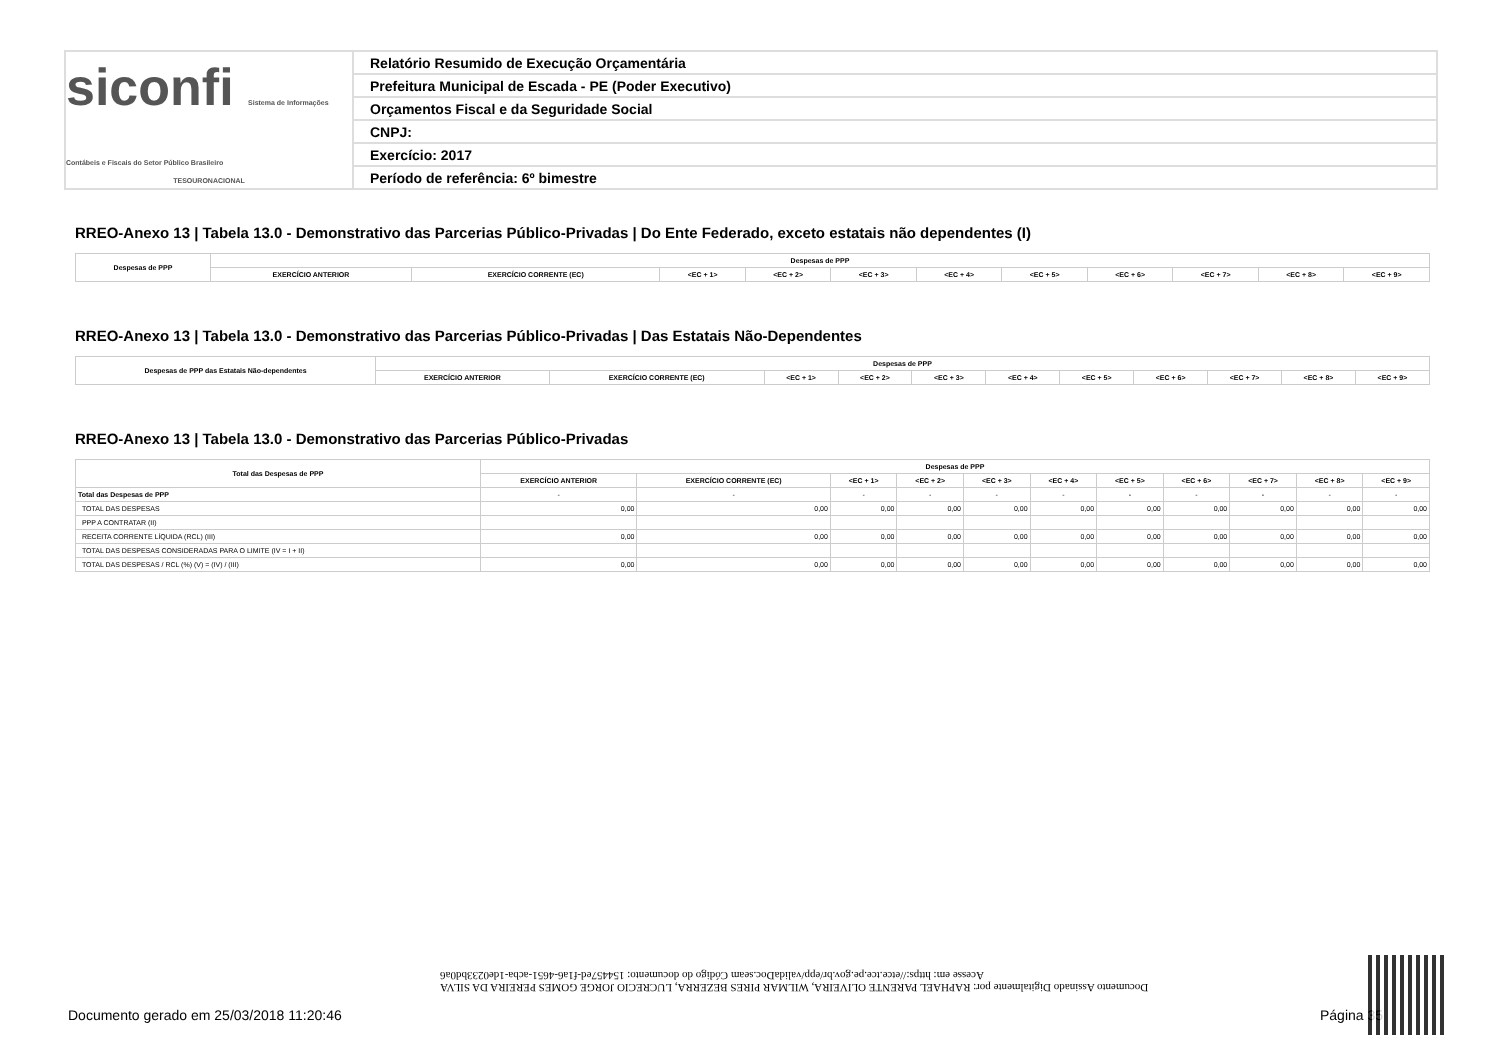siconfi Sistema de Informações Contábeis e Fiscais do Setor Público Brasileiro
TESOURONACIONAL
Relatório Resumido de Execução Orçamentária
Prefeitura Municipal de Escada - PE (Poder Executivo)
Orçamentos Fiscal e da Seguridade Social
CNPJ:
Exercício: 2017
Período de referência: 6º bimestre
RREO-Anexo 13 | Tabela 13.0 - Demonstrativo das Parcerias Público-Privadas | Do Ente Federado, exceto estatais não dependentes (I)
| Despesas de PPP | Despesas de PPP | | | | | | | | | | |
| --- | --- | --- | --- | --- | --- | --- | --- | --- | --- | --- | --- |
| | EXERCÍCIO ANTERIOR | EXERCÍCIO CORRENTE (EC) | <EC + 1> | <EC + 2> | <EC + 3> | <EC + 4> | <EC + 5> | <EC + 6> | <EC + 7> | <EC + 8> | <EC + 9> |
RREO-Anexo 13 | Tabela 13.0 - Demonstrativo das Parcerias Público-Privadas | Das Estatais Não-Dependentes
| Despesas de PPP das Estatais Não-dependentes | Despesas de PPP | | | | | | | | | | |
| --- | --- | --- | --- | --- | --- | --- | --- | --- | --- | --- | --- |
| | EXERCÍCIO ANTERIOR | EXERCÍCIO CORRENTE (EC) | <EC + 1> | <EC + 2> | <EC + 3> | <EC + 4> | <EC + 5> | <EC + 6> | <EC + 7> | <EC + 8> | <EC + 9> |
RREO-Anexo 13 | Tabela 13.0 - Demonstrativo das Parcerias Público-Privadas
| Total das Despesas de PPP | Despesas de PPP | | | | | | | | | | |
| --- | --- | --- | --- | --- | --- | --- | --- | --- | --- | --- | --- |
| | EXERCÍCIO ANTERIOR | EXERCÍCIO CORRENTE (EC) | <EC + 1> | <EC + 2> | <EC + 3> | <EC + 4> | <EC + 5> | <EC + 6> | <EC + 7> | <EC + 8> | <EC + 9> |
| Total das Despesas de PPP | - | - | - | - | - | - | - | - | - | - | - |
| TOTAL DAS DESPESAS | 0,00 | 0,00 | 0,00 | 0,00 | 0,00 | 0,00 | 0,00 | 0,00 | 0,00 | 0,00 | 0,00 |
| PPP A CONTRATAR (II) | | | | | | | | | | | |
| RECEITA CORRENTE LÍQUIDA (RCL) (III) | 0,00 | 0,00 | 0,00 | 0,00 | 0,00 | 0,00 | 0,00 | 0,00 | 0,00 | 0,00 | 0,00 |
| TOTAL DAS DESPESAS CONSIDERADAS PARA O LIMITE (IV = I + II) | | | | | | | | | | | |
| TOTAL DAS DESPESAS / RCL (%) (V) = (IV) / (III) | 0,00 | 0,00 | 0,00 | 0,00 | 0,00 | 0,00 | 0,00 | 0,00 | 0,00 | 0,00 | 0,00 |
Documento Assinado Digitalmente por: RAPHAEL PARENTE OLIVEIRA, WILMAR PIRES BEZERRA, LUCRECIO JORGE GOMES PEREIRA DA SILVA
Acesse em: https://etce.tce.pe.gov.br/epp/validaDoc.seam Código do documento: 154457ed-f1a6-4651-acba-1de0233bd0a6
Documento gerado em 25/03/2018 11:20:46
Página 35